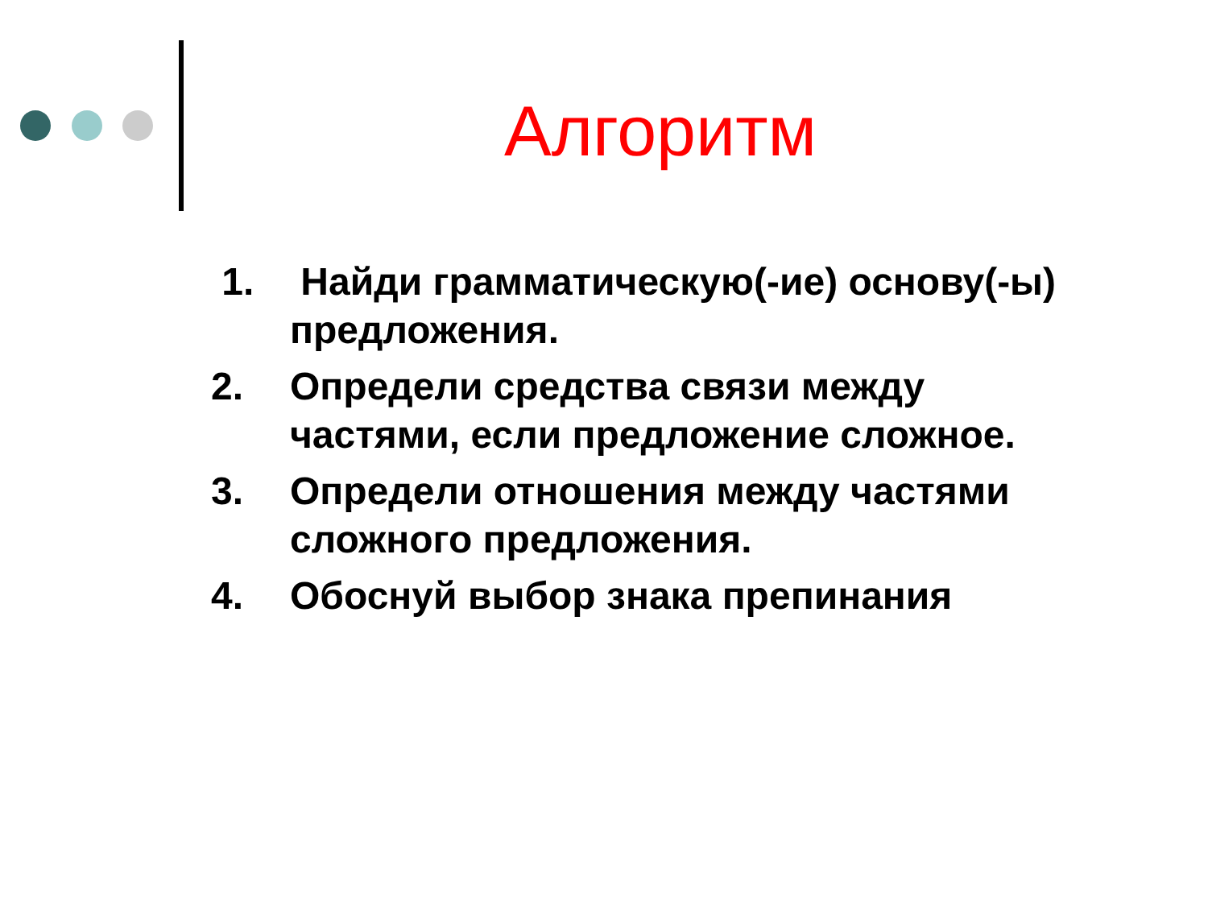Алгоритм
1. Найди грамматическую(-ие) основу(-ы) предложения.
2. Определи средства связи между частями, если предложение сложное.
3. Определи отношения между частями сложного предложения.
4. Обоснуй выбор знака препинания